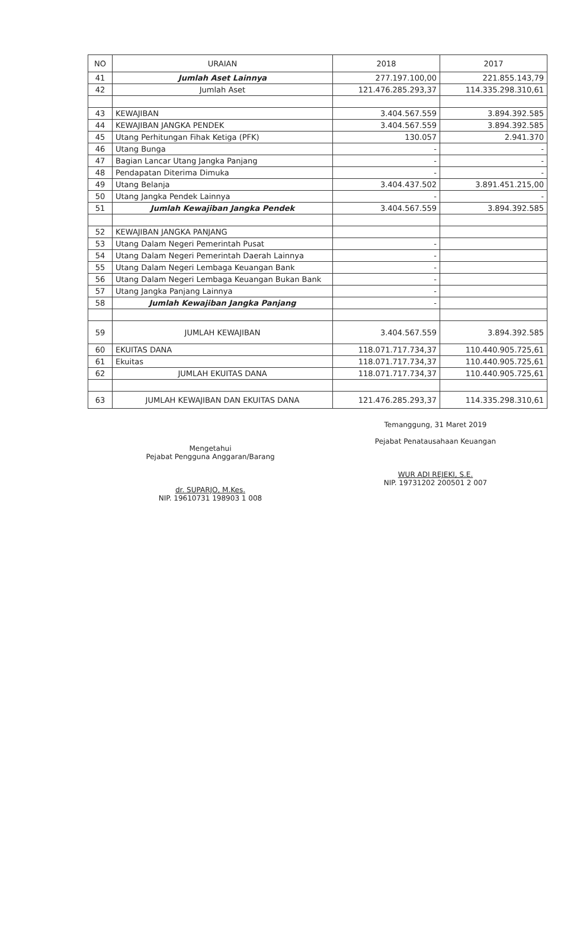| NO | URAIAN | 2018 | 2017 |
| --- | --- | --- | --- |
| 41 | Jumlah Aset Lainnya | 277.197.100,00 | 221.855.143,79 |
| 42 | Jumlah Aset | 121.476.285.293,37 | 114.335.298.310,61 |
| 43 | KEWAJIBAN | 3.404.567.559 | 3.894.392.585 |
| 44 | KEWAJIBAN JANGKA PENDEK | 3.404.567.559 | 3.894.392.585 |
| 45 | Utang Perhitungan Fihak Ketiga (PFK) | 130.057 | 2.941.370 |
| 46 | Utang Bunga | - | - |
| 47 | Bagian Lancar Utang Jangka Panjang | - | - |
| 48 | Pendapatan Diterima Dimuka | - | - |
| 49 | Utang Belanja | 3.404.437.502 | 3.891.451.215,00 |
| 50 | Utang Jangka Pendek Lainnya | - | - |
| 51 | Jumlah Kewajiban Jangka Pendek | 3.404.567.559 | 3.894.392.585 |
| 52 | KEWAJIBAN JANGKA PANJANG | | |
| 53 | Utang Dalam Negeri Pemerintah Pusat | - | |
| 54 | Utang Dalam Negeri Pemerintah Daerah Lainnya | - | |
| 55 | Utang Dalam Negeri Lembaga Keuangan Bank | - | |
| 56 | Utang Dalam Negeri Lembaga Keuangan Bukan Bank | - | |
| 57 | Utang Jangka Panjang Lainnya | - | |
| 58 | Jumlah Kewajiban Jangka Panjang | - | |
| 59 | JUMLAH KEWAJIBAN | 3.404.567.559 | 3.894.392.585 |
| 60 | EKUITAS DANA | 118.071.717.734,37 | 110.440.905.725,61 |
| 61 | Ekuitas | 118.071.717.734,37 | 110.440.905.725,61 |
| 62 | JUMLAH EKUITAS DANA | 118.071.717.734,37 | 110.440.905.725,61 |
| 63 | JUMLAH KEWAJIBAN DAN EKUITAS DANA | 121.476.285.293,37 | 114.335.298.310,61 |
Mengetahui
Pejabat Pengguna Anggaran/Barang
dr. SUPARJO, M.Kes.
NIP. 19610731 198903 1 008
Temanggung, 31 Maret 2019
Pejabat Penatausahaan Keuangan
WUR ADI REJEKI, S.E.
NIP. 19731202 200501 2 007